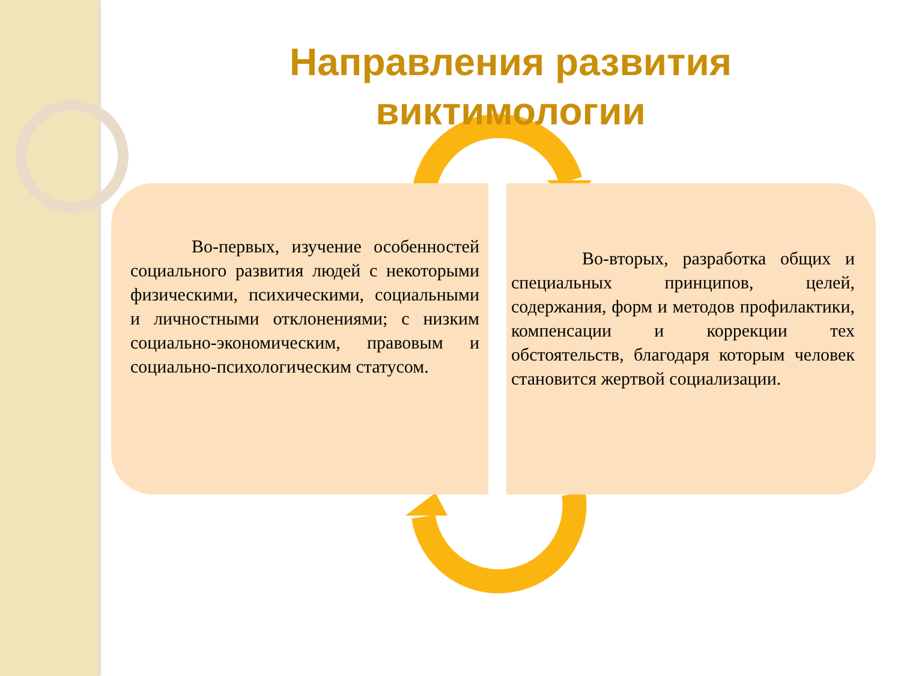Направления развития виктимологии
Во-первых, изучение особенностей социального развития людей с некоторыми физическими, психическими, социальными и личностными отклонениями; с низким социально-экономическим, правовым и социально-психологическим статусом.
Во-вторых, разработка общих и специальных принципов, целей, содержания, форм и методов профилактики, компенсации и коррекции тех обстоятельств, благодаря которым человек становится жертвой социализации.